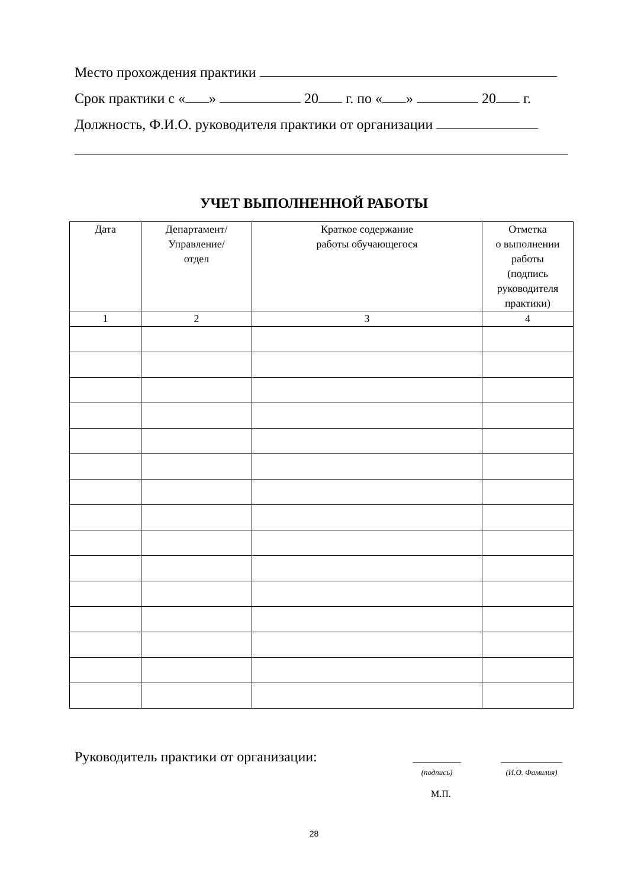Место прохождения практики
Срок практики с « » 20 г. по « » 20 г.
Должность, Ф.И.О. руководителя практики от организации
УЧЕТ ВЫПОЛНЕННОЙ РАБОТЫ
| Дата | Департамент/ Управление/ отдел | Краткое содержание работы обучающегося | Отметка о выполнении работы (подпись руководителя практики) |
| --- | --- | --- | --- |
| 1 | 2 | 3 | 4 |
Руководитель практики от организации:
(подпись)
(И.О. Фамилия)
М.П.
28